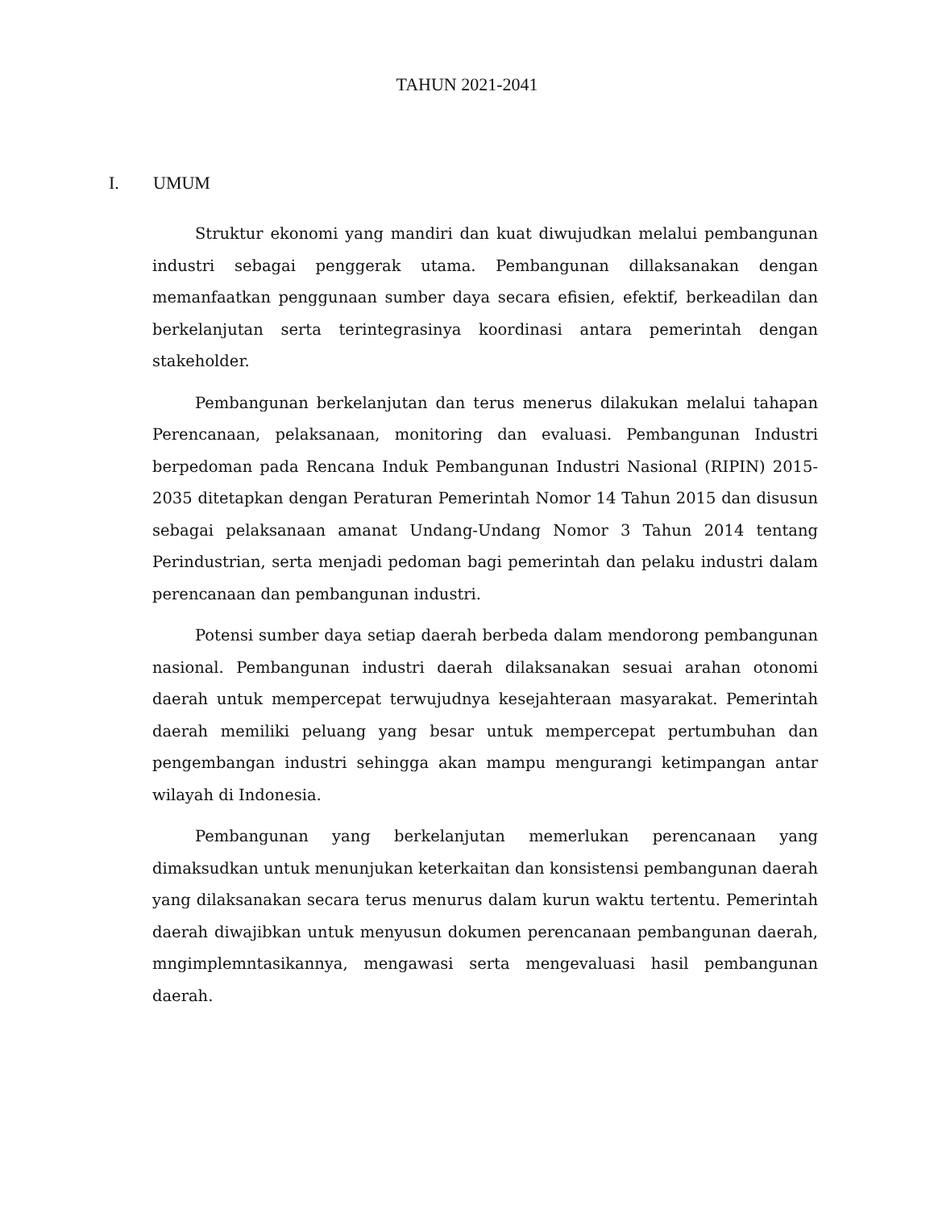TAHUN 2021-2041
I. UMUM
Struktur ekonomi yang mandiri dan kuat diwujudkan melalui pembangunan industri sebagai penggerak utama. Pembangunan dillaksanakan dengan memanfaatkan penggunaan sumber daya secara efisien, efektif, berkeadilan dan berkelanjutan serta terintegrasinya koordinasi antara pemerintah dengan stakeholder.
Pembangunan berkelanjutan dan terus menerus dilakukan melalui tahapan Perencanaan, pelaksanaan, monitoring dan evaluasi. Pembangunan Industri berpedoman pada Rencana Induk Pembangunan Industri Nasional (RIPIN) 2015-2035 ditetapkan dengan Peraturan Pemerintah Nomor 14 Tahun 2015 dan disusun sebagai pelaksanaan amanat Undang-Undang Nomor 3 Tahun 2014 tentang Perindustrian, serta menjadi pedoman bagi pemerintah dan pelaku industri dalam perencanaan dan pembangunan industri.
Potensi sumber daya setiap daerah berbeda dalam mendorong pembangunan nasional. Pembangunan industri daerah dilaksanakan sesuai arahan otonomi daerah untuk mempercepat terwujudnya kesejahteraan masyarakat. Pemerintah daerah memiliki peluang yang besar untuk mempercepat pertumbuhan dan pengembangan industri sehingga akan mampu mengurangi ketimpangan antar wilayah di Indonesia.
Pembangunan yang berkelanjutan memerlukan perencanaan yang dimaksudkan untuk menunjukan keterkaitan dan konsistensi pembangunan daerah yang dilaksanakan secara terus menurus dalam kurun waktu tertentu. Pemerintah daerah diwajibkan untuk menyusun dokumen perencanaan pembangunan daerah, mngimplemntasikannya, mengawasi serta mengevaluasi hasil pembangunan daerah.